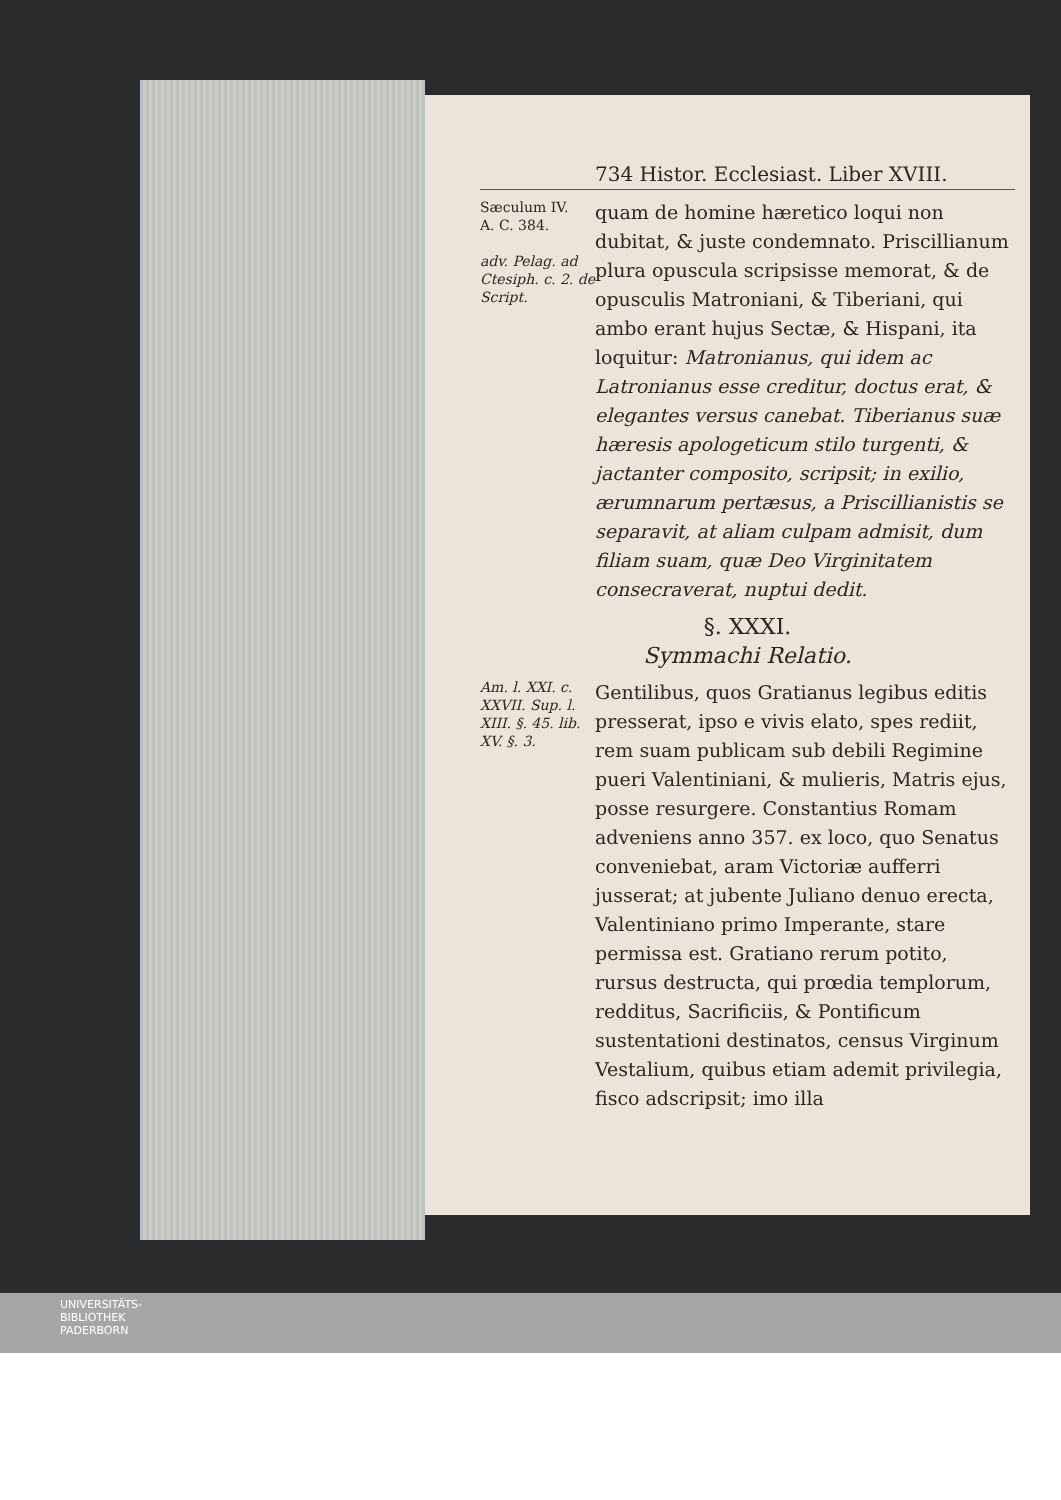734 Histor. Ecclesiast. Liber XVIII.
Sæculum IV.
A. C. 384.
adv. Pelag. ad Ctesiph. c. 2. de Script.
quam de homine hæretico loqui non dubitat, & juste condemnato. Priscillianum plura opuscula scripsisse memorat, & de opusculis Matroniani, & Tiberiani, qui ambo erant hujus Sectæ, & Hispani, ita loquitur: Matronianus, qui idem ac Latronianus esse creditur, doctus erat, & elegantes versus canebat. Tiberianus suæ hæresis apologeticum stilo turgenti, & jactanter composito, scripsit; in exilio, ærumnarum pertæsus, a Priscillianistis se separavit, at aliam culpam admisit, dum filiam suam, quæ Deo Virginitatem consecraverat, nuptui dedit.
§. XXXI.
Symmachi Relatio.
Am. l. XXI. c. XXVII. Sup. l. XIII. §. 45. lib. XV. §. 3.
Gentilibus, quos Gratianus legibus editis presserat, ipso e vivis elato, spes rediit, rem suam publicam sub debili Regimine pueri Valentiniani, & mulieris, Matris ejus, posse resurgere. Constantius Romam adveniens anno 357. ex loco, quo Senatus conveniebat, aram Victoriæ aufferri jusserat; at jubente Juliano denuo erecta, Valentiniano primo Imperante, stare permissa est. Gratiano rerum potito, rursus destructa, qui prœdia templorum, redditus, Sacrificiis, & Pontificum sustentationi destinatos, census Virginum Vestalium, quibus etiam ademit privilegia, fisco adscripsit; imo illa
UNIVERSITÄTS-
BIBLIOTHEK
PADERBORN